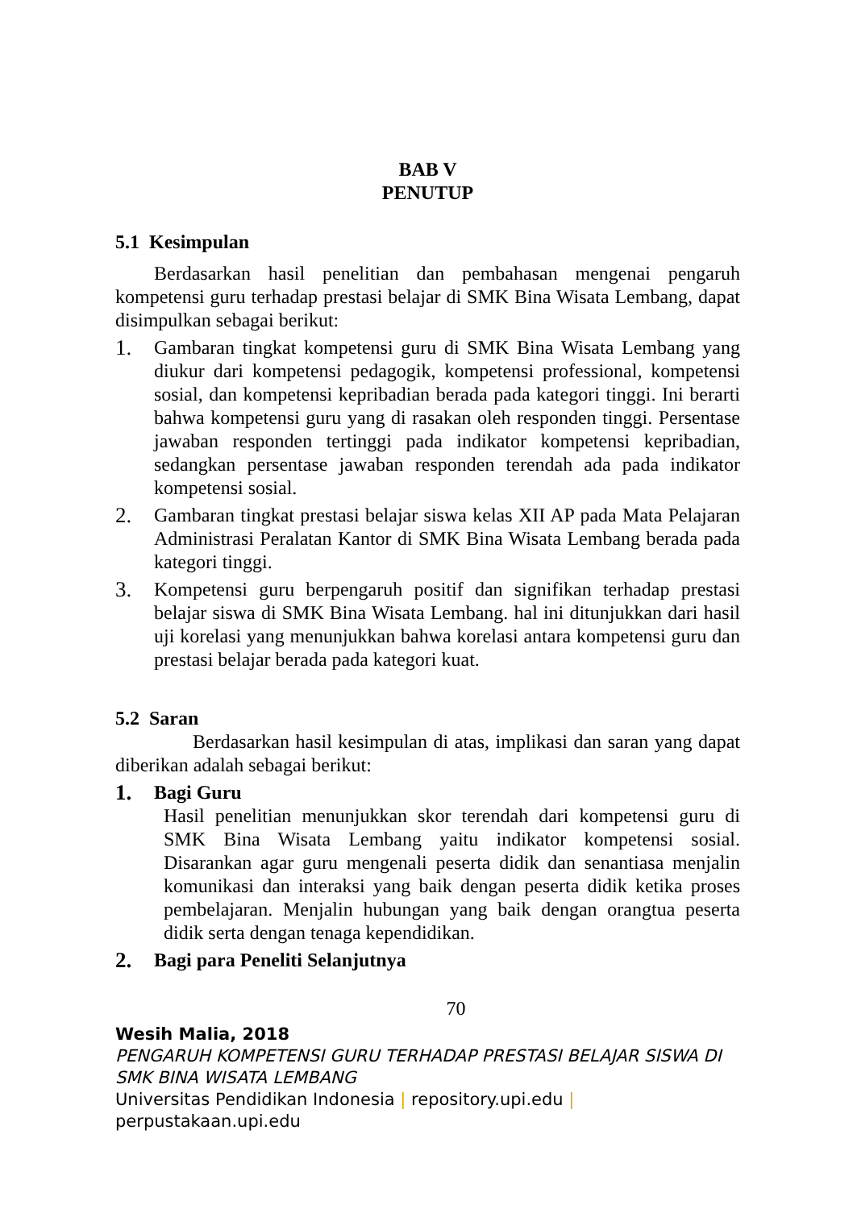BAB V
PENUTUP
5.1 Kesimpulan
Berdasarkan hasil penelitian dan pembahasan mengenai pengaruh kompetensi guru terhadap prestasi belajar di SMK Bina Wisata Lembang, dapat disimpulkan sebagai berikut:
1. Gambaran tingkat kompetensi guru di SMK Bina Wisata Lembang yang diukur dari kompetensi pedagogik, kompetensi professional, kompetensi sosial, dan kompetensi kepribadian berada pada kategori tinggi. Ini berarti bahwa kompetensi guru yang di rasakan oleh responden tinggi. Persentase jawaban responden tertinggi pada indikator kompetensi kepribadian, sedangkan persentase jawaban responden terendah ada pada indikator kompetensi sosial.
2. Gambaran tingkat prestasi belajar siswa kelas XII AP pada Mata Pelajaran Administrasi Peralatan Kantor di SMK Bina Wisata Lembang berada pada kategori tinggi.
3. Kompetensi guru berpengaruh positif dan signifikan terhadap prestasi belajar siswa di SMK Bina Wisata Lembang. hal ini ditunjukkan dari hasil uji korelasi yang menunjukkan bahwa korelasi antara kompetensi guru dan prestasi belajar berada pada kategori kuat.
5.2 Saran
Berdasarkan hasil kesimpulan di atas, implikasi dan saran yang dapat diberikan adalah sebagai berikut:
1. Bagi Guru
Hasil penelitian menunjukkan skor terendah dari kompetensi guru di SMK Bina Wisata Lembang yaitu indikator kompetensi sosial. Disarankan agar guru mengenali peserta didik dan senantiasa menjalin komunikasi dan interaksi yang baik dengan peserta didik ketika proses pembelajaran. Menjalin hubungan yang baik dengan orangtua peserta didik serta dengan tenaga kependidikan.
2. Bagi para Peneliti Selanjutnya
70
Wesih Malia, 2018
PENGARUH KOMPETENSI GURU TERHADAP PRESTASI BELAJAR SISWA DI SMK BINA WISATA LEMBANG
Universitas Pendidikan Indonesia | repository.upi.edu |
perpustakaan.upi.edu